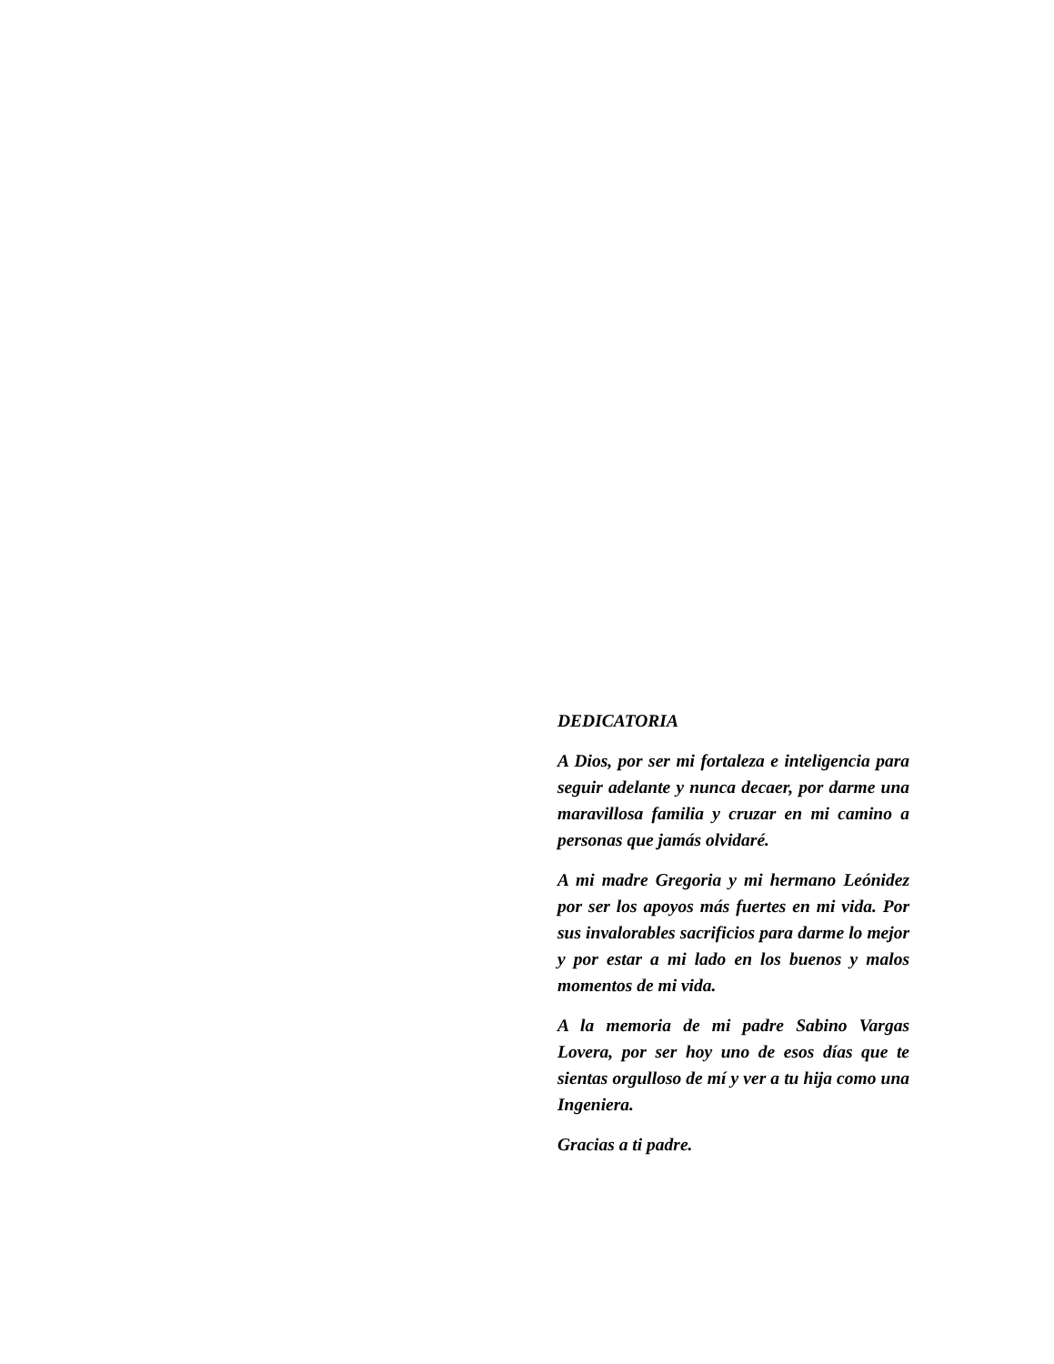DEDICATORIA
A Dios, por ser mi fortaleza e inteligencia para seguir adelante y nunca decaer, por darme una maravillosa familia y cruzar en mi camino a personas que jamás olvidaré.
A mi madre Gregoria y mi hermano Leónidez por ser los apoyos más fuertes en mi vida. Por sus invalorables sacrificios para darme lo mejor y por estar a mi lado en los buenos y malos momentos de mi vida.
A la memoria de mi padre Sabino Vargas Lovera, por ser hoy uno de esos días que te sientas orgulloso de mí y ver a tu hija como una Ingeniera.
Gracias a ti padre.